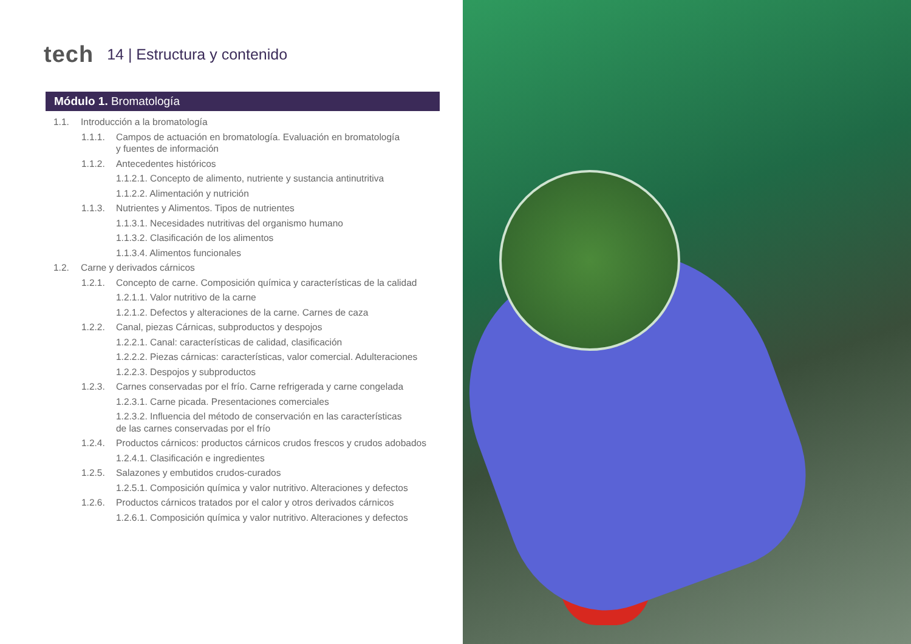tech 14 | Estructura y contenido
Módulo 1. Bromatología
1.1. Introducción a la bromatología
1.1.1. Campos de actuación en bromatología. Evaluación en bromatología
y fuentes de información
1.1.2. Antecedentes históricos
1.1.2.1. Concepto de alimento, nutriente y sustancia antinutritiva
1.1.2.2. Alimentación y nutrición
1.1.3. Nutrientes y Alimentos. Tipos de nutrientes
1.1.3.1. Necesidades nutritivas del organismo humano
1.1.3.2. Clasificación de los alimentos
1.1.3.4. Alimentos funcionales
1.2. Carne y derivados cárnicos
1.2.1. Concepto de carne. Composición química y características de la calidad
1.2.1.1. Valor nutritivo de la carne
1.2.1.2. Defectos y alteraciones de la carne. Carnes de caza
1.2.2. Canal, piezas Cárnicas, subproductos y despojos
1.2.2.1. Canal: características de calidad, clasificación
1.2.2.2. Piezas cárnicas: características, valor comercial. Adulteraciones
1.2.2.3. Despojos y subproductos
1.2.3. Carnes conservadas por el frío. Carne refrigerada y carne congelada
1.2.3.1. Carne picada. Presentaciones comerciales
1.2.3.2. Influencia del método de conservación en las características
de las carnes conservadas por el frío
1.2.4. Productos cárnicos: productos cárnicos crudos frescos y crudos adobados
1.2.4.1. Clasificación e ingredientes
1.2.5. Salazones y embutidos crudos-curados
1.2.5.1. Composición química y valor nutritivo. Alteraciones y defectos
1.2.6. Productos cárnicos tratados por el calor y otros derivados cárnicos
1.2.6.1. Composición química y valor nutritivo. Alteraciones y defectos